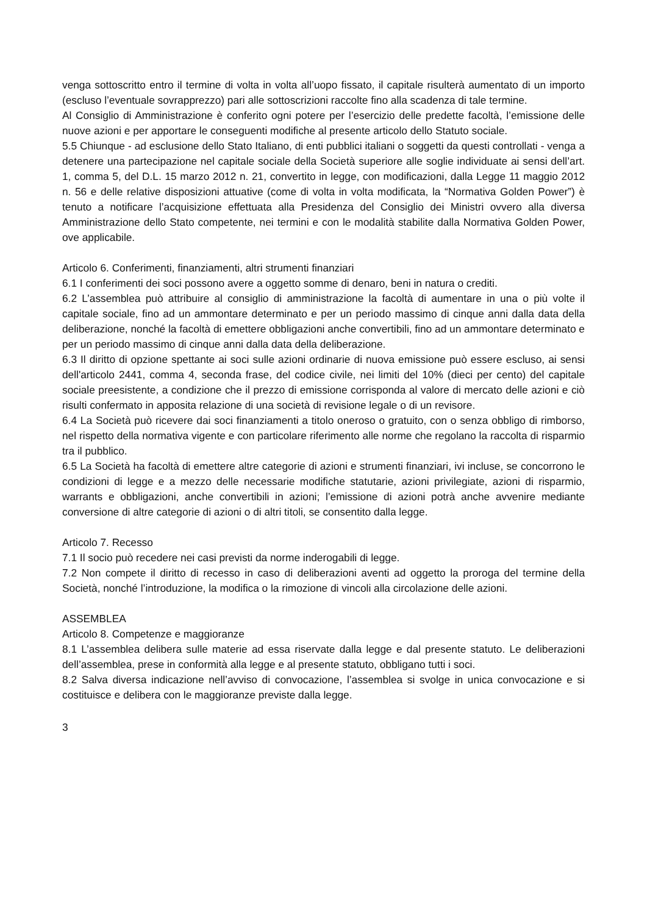venga sottoscritto entro il termine di volta in volta all’uopo fissato, il capitale risulterà aumentato di un importo (escluso l’eventuale sovrapprezzo) pari alle sottoscrizioni raccolte fino alla scadenza di tale termine.
Al Consiglio di Amministrazione è conferito ogni potere per l’esercizio delle predette facoltà, l’emissione delle nuove azioni e per apportare le conseguenti modifiche al presente articolo dello Statuto sociale.
5.5 Chiunque - ad esclusione dello Stato Italiano, di enti pubblici italiani o soggetti da questi controllati - venga a detenere una partecipazione nel capitale sociale della Società superiore alle soglie individuate ai sensi dell’art. 1, comma 5, del D.L. 15 marzo 2012 n. 21, convertito in legge, con modificazioni, dalla Legge 11 maggio 2012 n. 56 e delle relative disposizioni attuative (come di volta in volta modificata, la “Normativa Golden Power”) è tenuto a notificare l’acquisizione effettuata alla Presidenza del Consiglio dei Ministri ovvero alla diversa Amministrazione dello Stato competente, nei termini e con le modalità stabilite dalla Normativa Golden Power, ove applicabile.
Articolo 6. Conferimenti, finanziamenti, altri strumenti finanziari
6.1 I conferimenti dei soci possono avere a oggetto somme di denaro, beni in natura o crediti.
6.2 L’assemblea può attribuire al consiglio di amministrazione la facoltà di aumentare in una o più volte il capitale sociale, fino ad un ammontare determinato e per un periodo massimo di cinque anni dalla data della deliberazione, nonché la facoltà di emettere obbligazioni anche convertibili, fino ad un ammontare determinato e per un periodo massimo di cinque anni dalla data della deliberazione.
6.3 Il diritto di opzione spettante ai soci sulle azioni ordinarie di nuova emissione può essere escluso, ai sensi dell'articolo 2441, comma 4, seconda frase, del codice civile, nei limiti del 10% (dieci per cento) del capitale sociale preesistente, a condizione che il prezzo di emissione corrisponda al valore di mercato delle azioni e ciò risulti confermato in apposita relazione di una società di revisione legale o di un revisore.
6.4 La Società può ricevere dai soci finanziamenti a titolo oneroso o gratuito, con o senza obbligo di rimborso, nel rispetto della normativa vigente e con particolare riferimento alle norme che regolano la raccolta di risparmio tra il pubblico.
6.5 La Società ha facoltà di emettere altre categorie di azioni e strumenti finanziari, ivi incluse, se concorrono le condizioni di legge e a mezzo delle necessarie modifiche statutarie, azioni privilegiate, azioni di risparmio, warrants e obbligazioni, anche convertibili in azioni; l’emissione di azioni potrà anche avvenire mediante conversione di altre categorie di azioni o di altri titoli, se consentito dalla legge.
Articolo 7. Recesso
7.1 Il socio può recedere nei casi previsti da norme inderogabili di legge.
7.2 Non compete il diritto di recesso in caso di deliberazioni aventi ad oggetto la proroga del termine della Società, nonché l’introduzione, la modifica o la rimozione di vincoli alla circolazione delle azioni.
ASSEMBLEA
Articolo 8. Competenze e maggioranze
8.1 L’assemblea delibera sulle materie ad essa riservate dalla legge e dal presente statuto. Le deliberazioni dell’assemblea, prese in conformità alla legge e al presente statuto, obbligano tutti i soci.
8.2 Salva diversa indicazione nell’avviso di convocazione, l’assemblea si svolge in unica convocazione e si costituisce e delibera con le maggioranze previste dalla legge.
3